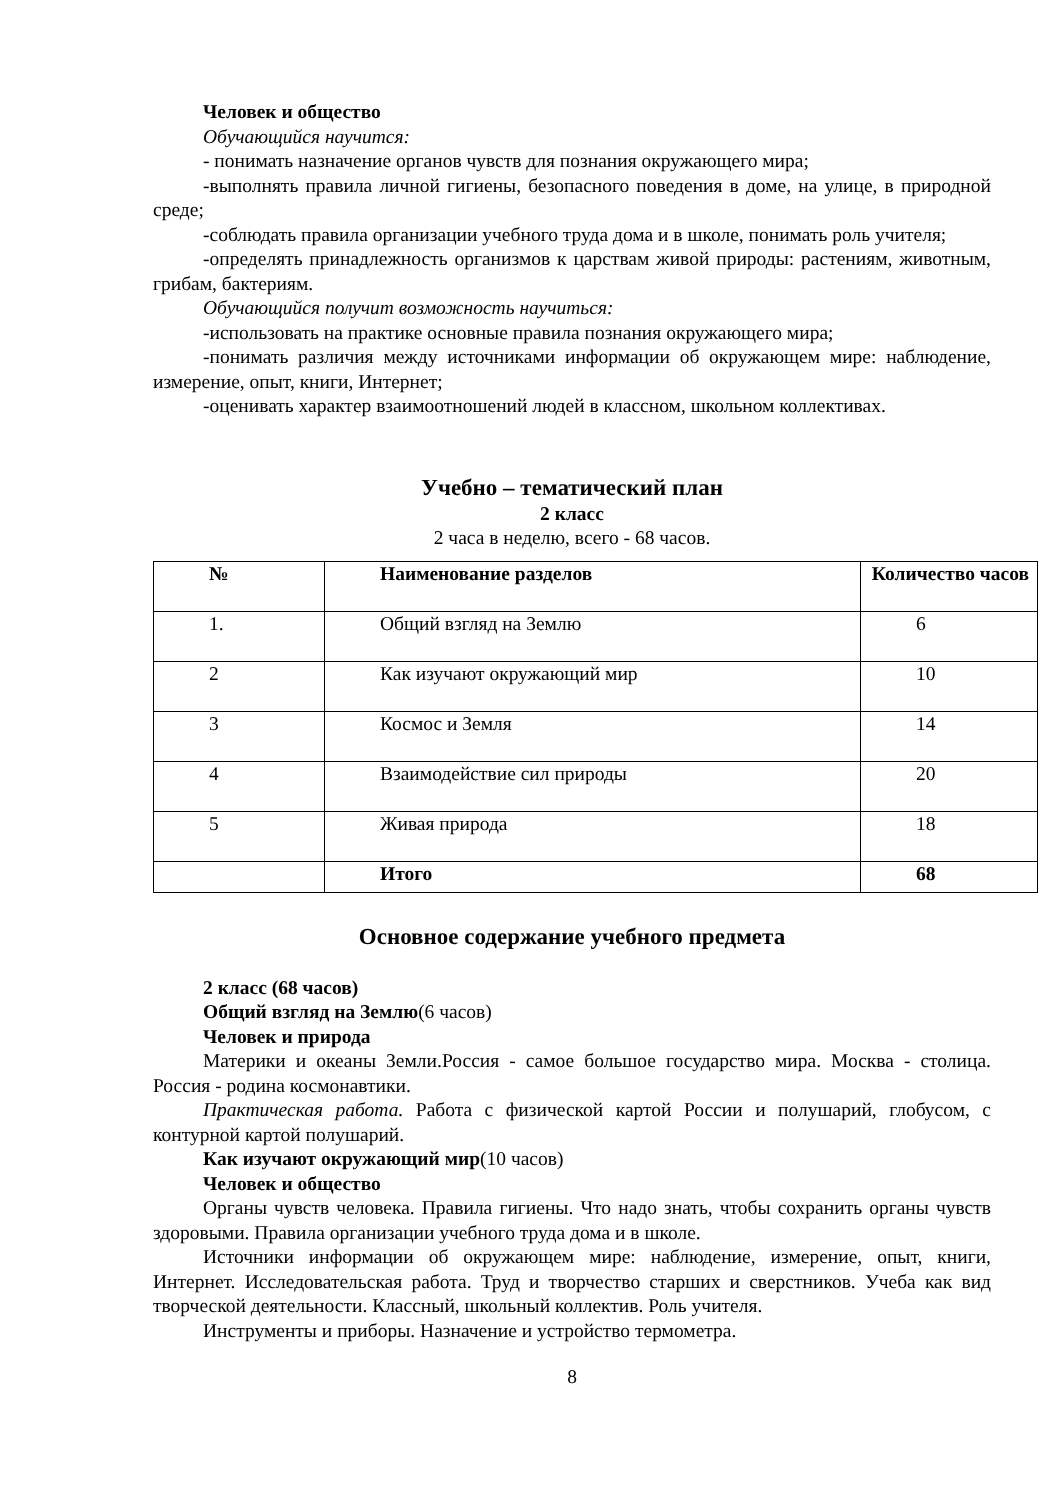Человек и общество
Обучающийся научится:
- понимать назначение органов чувств для познания окружающего мира;
-выполнять правила личной гигиены, безопасного поведения в доме, на улице, в природной среде;
-соблюдать правила организации учебного труда дома и в школе, понимать роль учителя;
-определять принадлежность организмов к царствам живой природы: растениям, животным, грибам, бактериям.
Обучающийся получит возможность научиться:
-использовать на практике основные правила познания окружающего мира;
-понимать различия между источниками информации об окружающем мире: наблюдение, измерение, опыт, книги, Интернет;
-оценивать характер взаимоотношений людей в классном, школьном коллективах.
Учебно – тематический план
2 класс
2 часа в неделю, всего - 68 часов.
| № | Наименование разделов | Количество часов |
| 1. | Общий взгляд на Землю | 6 |
| 2 | Как изучают окружающий мир | 10 |
| 3 | Космос и Земля | 14 |
| 4 | Взаимодействие сил природы | 20 |
| 5 | Живая природа | 18 |
| | Итого | 68 |
Основное содержание учебного предмета
2 класс (68 часов)
Общий взгляд на Землю(6 часов)
Человек и природа
Материки и океаны Земли.Россия - самое большое государство мира. Москва - столица. Россия - родина космонавтики.
Практическая работа. Работа с физической картой России и полушарий, глобусом, с контурной картой полушарий.
Как изучают окружающий мир(10 часов)
Человек и общество
Органы чувств человека. Правила гигиены. Что надо знать, чтобы сохранить органы чувств здоровыми. Правила организации учебного труда дома и в школе.
Источники информации об окружающем мире: наблюдение, измерение, опыт, книги, Интернет. Исследовательская работа. Труд и творчество старших и сверстников. Учеба как вид творческой деятельности. Классный, школьный коллектив. Роль учителя.
Инструменты и приборы. Назначение и устройство термометра.
8